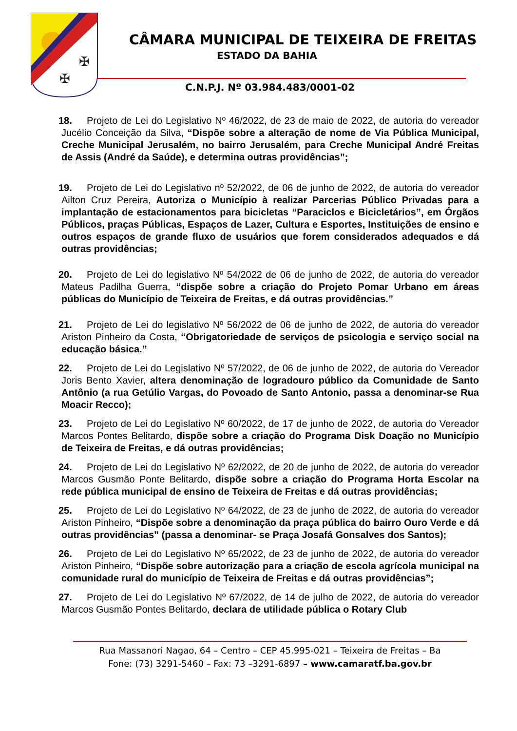✠
✠
CÂMARA MUNICIPAL DE TEIXEIRA DE FREITAS
ESTADO DA BAHIA
C.N.P.J. Nº 03.984.483/0001-02
18. Projeto de Lei do Legislativo Nº 46/2022, de 23 de maio de 2022, de autoria do vereador Jucélio Conceição da Silva, “Dispõe sobre a alteração de nome de Via Pública Municipal, Creche Municipal Jerusalém, no bairro Jerusalém, para Creche Municipal André Freitas de Assis (André da Saúde), e determina outras providências”;
19. Projeto de Lei do Legislativo nº 52/2022, de 06 de junho de 2022, de autoria do vereador Ailton Cruz Pereira, Autoriza o Município à realizar Parcerias Público Privadas para a implantação de estacionamentos para bicicletas “Paraciclos e Bicicletários”, em Órgãos Públicos, praças Públicas, Espaços de Lazer, Cultura e Esportes, Instituições de ensino e outros espaços de grande fluxo de usuários que forem considerados adequados e dá outras providências;
20. Projeto de Lei do legislativo Nº 54/2022 de 06 de junho de 2022, de autoria do vereador Mateus Padilha Guerra, “dispõe sobre a criação do Projeto Pomar Urbano em áreas públicas do Município de Teixeira de Freitas, e dá outras providências.”
21. Projeto de Lei do legislativo Nº 56/2022 de 06 de junho de 2022, de autoria do vereador Ariston Pinheiro da Costa, “Obrigatoriedade de serviços de psicologia e serviço social na educação básica.”
22. Projeto de Lei do Legislativo Nº 57/2022, de 06 de junho de 2022, de autoria do Vereador Joris Bento Xavier, altera denominação de logradouro público da Comunidade de Santo Antônio (a rua Getúlio Vargas, do Povoado de Santo Antonio, passa a denominar-se Rua Moacir Recco);
23. Projeto de Lei do Legislativo Nº 60/2022, de 17 de junho de 2022, de autoria do Vereador Marcos Pontes Belitardo, dispõe sobre a criação do Programa Disk Doação no Município de Teixeira de Freitas, e dá outras providências;
24. Projeto de Lei do Legislativo Nº 62/2022, de 20 de junho de 2022, de autoria do vereador Marcos Gusmão Ponte Belitardo, dispõe sobre a criação do Programa Horta Escolar na rede pública municipal de ensino de Teixeira de Freitas e dá outras providências;
25. Projeto de Lei do Legislativo Nº 64/2022, de 23 de junho de 2022, de autoria do vereador Ariston Pinheiro, “Dispõe sobre a denominação da praça pública do bairro Ouro Verde e dá outras providências” (passa a denominar- se Praça Josafá Gonsalves dos Santos);
26. Projeto de Lei do Legislativo Nº 65/2022, de 23 de junho de 2022, de autoria do vereador Ariston Pinheiro, “Dispõe sobre autorização para a criação de escola agrícola municipal na comunidade rural do município de Teixeira de Freitas e dá outras providências”;
27. Projeto de Lei do Legislativo Nº 67/2022, de 14 de julho de 2022, de autoria do vereador Marcos Gusmão Pontes Belitardo, declara de utilidade pública o Rotary Club
Rua Massanori Nagao, 64 – Centro – CEP 45.995-021 – Teixeira de Freitas – Ba
Fone: (73) 3291-5460 – Fax: 73 –3291-6897 – www.camaratf.ba.gov.br